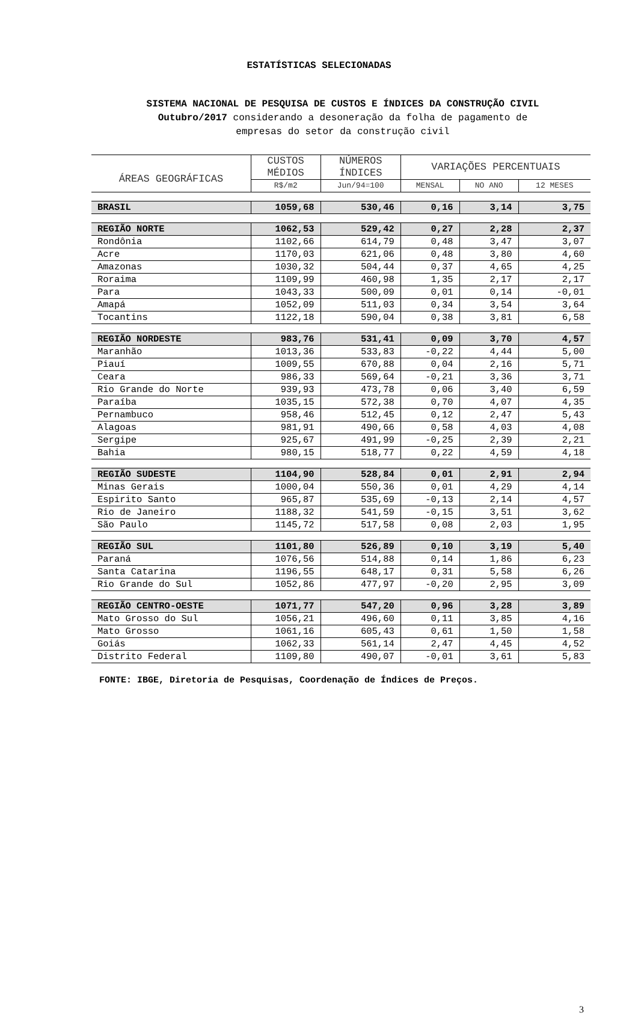ESTATÍSTICAS SELECIONADAS
SISTEMA NACIONAL DE PESQUISA DE CUSTOS E ÍNDICES DA CONSTRUÇÃO CIVIL
Outubro/2017 considerando a desoneração da folha de pagamento de
empresas do setor da construção civil
| ÁREAS GEOGRÁFICAS | CUSTOS MÉDIOS | NÚMEROS ÍNDICES | VARIAÇÕES PERCENTUAIS | | |
| --- | --- | --- | --- | --- | --- |
| | R$/m2 | Jun/94=100 | MENSAL | NO ANO | 12 MESES |
| BRASIL | 1059,68 | 530,46 | 0,16 | 3,14 | 3,75 |
| REGIÃO NORTE | 1062,53 | 529,42 | 0,27 | 2,28 | 2,37 |
| Rondônia | 1102,66 | 614,79 | 0,48 | 3,47 | 3,07 |
| Acre | 1170,03 | 621,06 | 0,48 | 3,80 | 4,60 |
| Amazonas | 1030,32 | 504,44 | 0,37 | 4,65 | 4,25 |
| Roraima | 1109,99 | 460,98 | 1,35 | 2,17 | 2,17 |
| Para | 1043,33 | 500,09 | 0,01 | 0,14 | -0,01 |
| Amapá | 1052,09 | 511,03 | 0,34 | 3,54 | 3,64 |
| Tocantins | 1122,18 | 590,04 | 0,38 | 3,81 | 6,58 |
| REGIÃO NORDESTE | 983,76 | 531,41 | 0,09 | 3,70 | 4,57 |
| Maranhão | 1013,36 | 533,83 | -0,22 | 4,44 | 5,00 |
| Piauí | 1009,55 | 670,88 | 0,04 | 2,16 | 5,71 |
| Ceara | 986,33 | 569,64 | -0,21 | 3,36 | 3,71 |
| Rio Grande do Norte | 939,93 | 473,78 | 0,06 | 3,40 | 6,59 |
| Paraíba | 1035,15 | 572,38 | 0,70 | 4,07 | 4,35 |
| Pernambuco | 958,46 | 512,45 | 0,12 | 2,47 | 5,43 |
| Alagoas | 981,91 | 490,66 | 0,58 | 4,03 | 4,08 |
| Sergipe | 925,67 | 491,99 | -0,25 | 2,39 | 2,21 |
| Bahia | 980,15 | 518,77 | 0,22 | 4,59 | 4,18 |
| REGIÃO SUDESTE | 1104,90 | 528,84 | 0,01 | 2,91 | 2,94 |
| Minas Gerais | 1000,04 | 550,36 | 0,01 | 4,29 | 4,14 |
| Espirito Santo | 965,87 | 535,69 | -0,13 | 2,14 | 4,57 |
| Rio de Janeiro | 1188,32 | 541,59 | -0,15 | 3,51 | 3,62 |
| São Paulo | 1145,72 | 517,58 | 0,08 | 2,03 | 1,95 |
| REGIÃO SUL | 1101,80 | 526,89 | 0,10 | 3,19 | 5,40 |
| Paraná | 1076,56 | 514,88 | 0,14 | 1,86 | 6,23 |
| Santa Catarina | 1196,55 | 648,17 | 0,31 | 5,58 | 6,26 |
| Rio Grande do Sul | 1052,86 | 477,97 | -0,20 | 2,95 | 3,09 |
| REGIÃO CENTRO-OESTE | 1071,77 | 547,20 | 0,96 | 3,28 | 3,89 |
| Mato Grosso do Sul | 1056,21 | 496,60 | 0,11 | 3,85 | 4,16 |
| Mato Grosso | 1061,16 | 605,43 | 0,61 | 1,50 | 1,58 |
| Goiás | 1062,33 | 561,14 | 2,47 | 4,45 | 4,52 |
| Distrito Federal | 1109,80 | 490,07 | -0,01 | 3,61 | 5,83 |
FONTE: IBGE, Diretoria de Pesquisas, Coordenação de Índices de Preços.
3